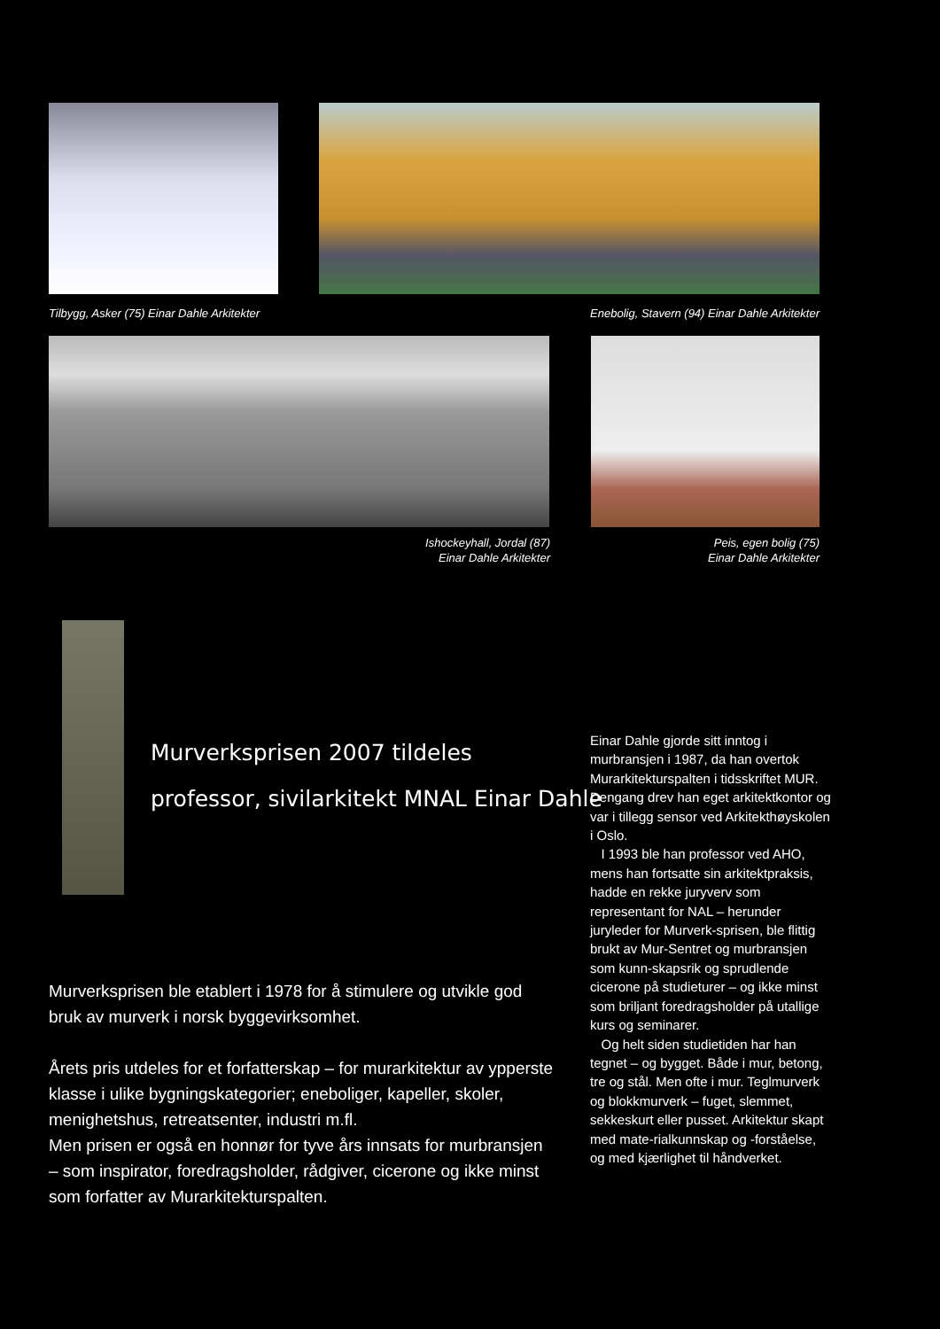Tilbygg, Asker (75) Einar Dahle Arkitekter
Enebolig, Stavern (94) Einar Dahle Arkitekter
Ishockeyhall, Jordal (87)
Einar Dahle Arkitekter
Peis, egen bolig (75)
Einar Dahle Arkitekter
Murverksprisen 2007 tildeles
professor, sivilarkitekt MNAL Einar Dahle
Murverksprisen ble etablert i 1978 for å stimulere og utvikle god bruk av murverk i norsk byggevirksomhet.
Årets pris utdeles for et forfatterskap – for murarkitektur av ypperste klasse i ulike bygningskategorier; eneboliger, kapeller, skoler, menighetshus, retreatsenter, industri m.fl.
Men prisen er også en honnør for tyve års innsats for murbransjen – som inspirator, foredragsholder, rådgiver, cicerone og ikke minst som forfatter av Murarkitekturspalten.
Einar Dahle gjorde sitt inntog i murbransjen i 1987, da han overtok Murarkitekturspalten i tidsskriftet MUR. Dengang drev han eget arkitektkontor og var i tillegg sensor ved Arkitekthøyskolen i Oslo.
I 1993 ble han professor ved AHO, mens han fortsatte sin arkitektpraksis, hadde en rekke juryverv som representant for NAL – herunder juryleder for Murverk-sprisen, ble flittig brukt av Mur-Sentret og murbransjen som kunn-skapsrik og sprudlende cicerone på studieturer – og ikke minst som briljant foredragsholder på utallige kurs og seminarer.
Og helt siden studietiden har han tegnet – og bygget. Både i mur, betong, tre og stål. Men ofte i mur. Teglmurverk og blokkmurverk – fuget, slemmet, sekkeskurt eller pusset. Arkitektur skapt med mate-rialkunnskap og -forståelse, og med kjærlighet til håndverket.